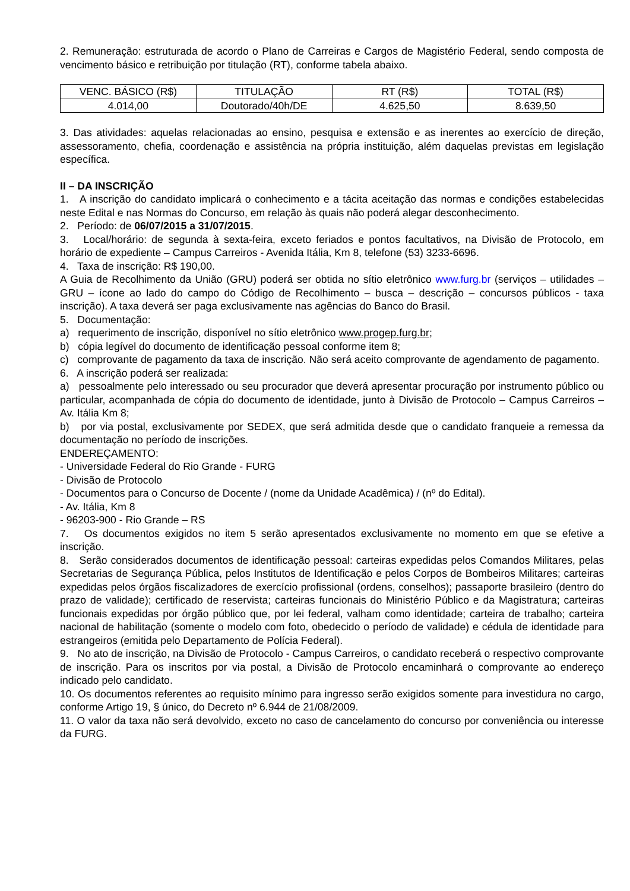2. Remuneração: estruturada de acordo o Plano de Carreiras e Cargos de Magistério Federal, sendo composta de vencimento básico e retribuição por titulação (RT), conforme tabela abaixo.
| VENC. BÁSICO (R$) | TITULAÇÃO | RT (R$) | TOTAL (R$) |
| --- | --- | --- | --- |
| 4.014,00 | Doutorado/40h/DE | 4.625,50 | 8.639,50 |
3. Das atividades: aquelas relacionadas ao ensino, pesquisa e extensão e as inerentes ao exercício de direção, assessoramento, chefia, coordenação e assistência na própria instituição, além daquelas previstas em legislação específica.
II – DA INSCRIÇÃO
1. A inscrição do candidato implicará o conhecimento e a tácita aceitação das normas e condições estabelecidas neste Edital e nas Normas do Concurso, em relação às quais não poderá alegar desconhecimento.
2. Período: de 06/07/2015 a 31/07/2015.
3. Local/horário: de segunda à sexta-feira, exceto feriados e pontos facultativos, na Divisão de Protocolo, em horário de expediente – Campus Carreiros - Avenida Itália, Km 8, telefone (53) 3233-6696.
4. Taxa de inscrição: R$ 190,00.
A Guia de Recolhimento da União (GRU) poderá ser obtida no sítio eletrônico www.furg.br (serviços – utilidades – GRU – ícone ao lado do campo do Código de Recolhimento – busca – descrição – concursos públicos - taxa inscrição). A taxa deverá ser paga exclusivamente nas agências do Banco do Brasil.
5. Documentação:
a) requerimento de inscrição, disponível no sítio eletrônico www.progep.furg.br;
b) cópia legível do documento de identificação pessoal conforme item 8;
c) comprovante de pagamento da taxa de inscrição. Não será aceito comprovante de agendamento de pagamento.
6. A inscrição poderá ser realizada:
a) pessoalmente pelo interessado ou seu procurador que deverá apresentar procuração por instrumento público ou particular, acompanhada de cópia do documento de identidade, junto à Divisão de Protocolo – Campus Carreiros – Av. Itália Km 8;
b) por via postal, exclusivamente por SEDEX, que será admitida desde que o candidato franqueie a remessa da documentação no período de inscrições.
ENDEREÇAMENTO:
- Universidade Federal do Rio Grande - FURG
- Divisão de Protocolo
- Documentos para o Concurso de Docente / (nome da Unidade Acadêmica) / (nº do Edital).
- Av. Itália, Km 8
- 96203-900 - Rio Grande – RS
7. Os documentos exigidos no item 5 serão apresentados exclusivamente no momento em que se efetive a inscrição.
8. Serão considerados documentos de identificação pessoal: carteiras expedidas pelos Comandos Militares, pelas Secretarias de Segurança Pública, pelos Institutos de Identificação e pelos Corpos de Bombeiros Militares; carteiras expedidas pelos órgãos fiscalizadores de exercício profissional (ordens, conselhos); passaporte brasileiro (dentro do prazo de validade); certificado de reservista; carteiras funcionais do Ministério Público e da Magistratura; carteiras funcionais expedidas por órgão público que, por lei federal, valham como identidade; carteira de trabalho; carteira nacional de habilitação (somente o modelo com foto, obedecido o período de validade) e cédula de identidade para estrangeiros (emitida pelo Departamento de Polícia Federal).
9. No ato de inscrição, na Divisão de Protocolo - Campus Carreiros, o candidato receberá o respectivo comprovante de inscrição. Para os inscritos por via postal, a Divisão de Protocolo encaminhará o comprovante ao endereço indicado pelo candidato.
10. Os documentos referentes ao requisito mínimo para ingresso serão exigidos somente para investidura no cargo, conforme Artigo 19, § único, do Decreto nº 6.944 de 21/08/2009.
11. O valor da taxa não será devolvido, exceto no caso de cancelamento do concurso por conveniência ou interesse da FURG.